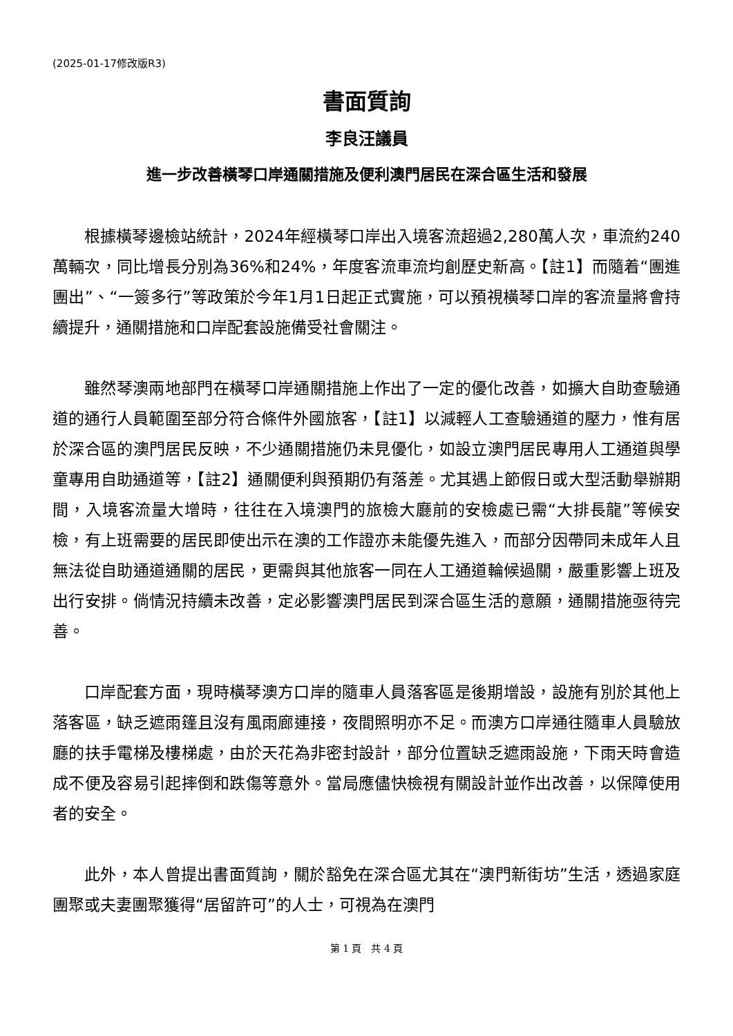(2025-01-17修改版R3)
書面質詢
李良汪議員
進一步改善橫琴口岸通關措施及便利澳門居民在深合區生活和發展
根據橫琴邊檢站統計，2024年經橫琴口岸出入境客流超過2,280萬人次，車流約240萬輛次，同比增長分別為36%和24%，年度客流車流均創歷史新高。【註1】而隨着“團進團出”、“一簽多行”等政策於今年1月1日起正式實施，可以預視橫琴口岸的客流量將會持續提升，通關措施和口岸配套設施備受社會關注。
雖然琴澳兩地部門在橫琴口岸通關措施上作出了一定的優化改善，如擴大自助查驗通道的通行人員範圍至部分符合條件外國旅客，【註1】以減輕人工查驗通道的壓力，惟有居於深合區的澳門居民反映，不少通關措施仍未見優化，如設立澳門居民專用人工通道與學童專用自助通道等，【註2】通關便利與預期仍有落差。尤其遇上節假日或大型活動舉辦期間，入境客流量大增時，往往在入境澳門的旅檢大廳前的安檢處已需“大排長龍”等候安檢，有上班需要的居民即使出示在澳的工作證亦未能優先進入，而部分因帶同未成年人且無法從自助通道通關的居民，更需與其他旅客一同在人工通道輪候過關，嚴重影響上班及出行安排。倘情況持續未改善，定必影響澳門居民到深合區生活的意願，通關措施亟待完善。
口岸配套方面，現時橫琴澳方口岸的隨車人員落客區是後期增設，設施有別於其他上落客區，缺乏遮雨篷且沒有風雨廊連接，夜間照明亦不足。而澳方口岸通往隨車人員驗放廳的扶手電梯及樓梯處，由於天花為非密封設計，部分位置缺乏遮雨設施，下雨天時會造成不便及容易引起摔倒和跌傷等意外。當局應儘快檢視有關設計並作出改善，以保障使用者的安全。
此外，本人曾提出書面質詢，關於豁免在深合區尤其在“澳門新街坊”生活，透過家庭團聚或夫妻團聚獲得“居留許可”的人士，可視為在澳門
第 1 頁　共 4 頁